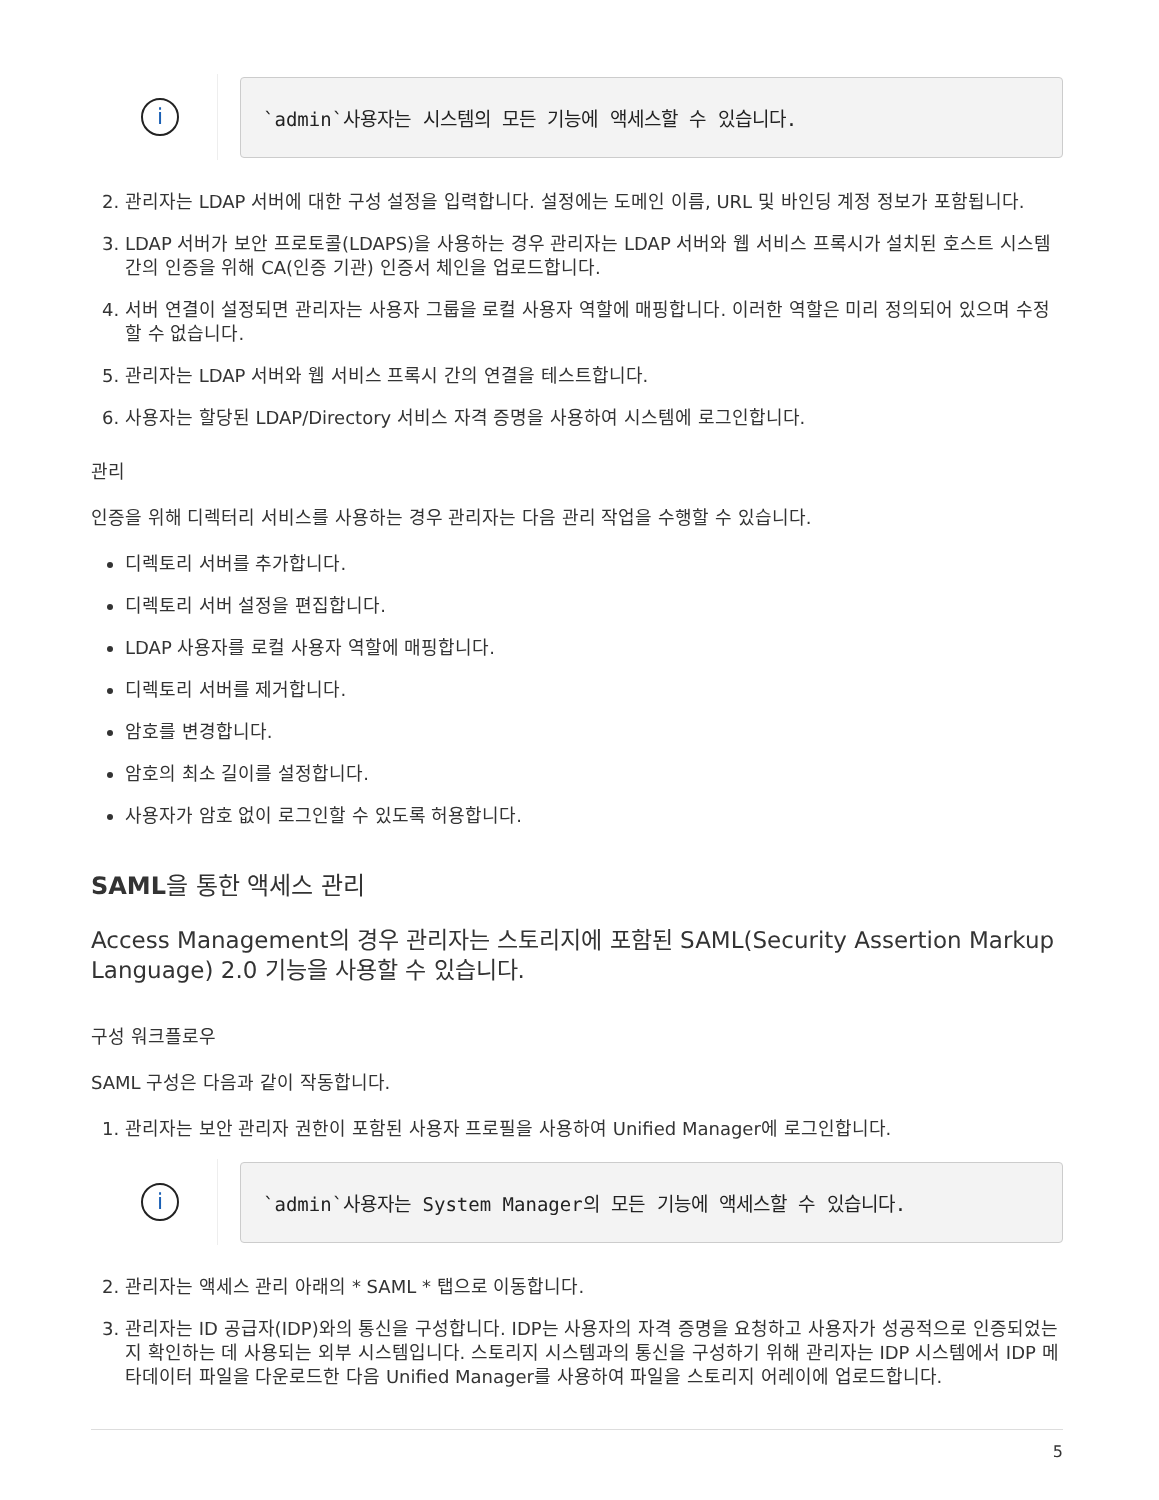i
`admin`사용자는 시스템의 모든 기능에 액세스할 수 있습니다.
2. 관리자는 LDAP 서버에 대한 구성 설정을 입력합니다. 설정에는 도메인 이름, URL 및 바인딩 계정 정보가 포함됩니다.
3. LDAP 서버가 보안 프로토콜(LDAPS)을 사용하는 경우 관리자는 LDAP 서버와 웹 서비스 프록시가 설치된 호스트 시스템 간의 인증을 위해 CA(인증 기관) 인증서 체인을 업로드합니다.
4. 서버 연결이 설정되면 관리자는 사용자 그룹을 로컬 사용자 역할에 매핑합니다. 이러한 역할은 미리 정의되어 있으며 수정할 수 없습니다.
5. 관리자는 LDAP 서버와 웹 서비스 프록시 간의 연결을 테스트합니다.
6. 사용자는 할당된 LDAP/Directory 서비스 자격 증명을 사용하여 시스템에 로그인합니다.
관리
인증을 위해 디렉터리 서비스를 사용하는 경우 관리자는 다음 관리 작업을 수행할 수 있습니다.
디렉토리 서버를 추가합니다.
디렉토리 서버 설정을 편집합니다.
LDAP 사용자를 로컬 사용자 역할에 매핑합니다.
디렉토리 서버를 제거합니다.
암호를 변경합니다.
암호의 최소 길이를 설정합니다.
사용자가 암호 없이 로그인할 수 있도록 허용합니다.
SAML을 통한 액세스 관리
Access Management의 경우 관리자는 스토리지에 포함된 SAML(Security Assertion Markup Language) 2.0 기능을 사용할 수 있습니다.
구성 워크플로우
SAML 구성은 다음과 같이 작동합니다.
1. 관리자는 보안 관리자 권한이 포함된 사용자 프로필을 사용하여 Unified Manager에 로그인합니다.
i
`admin`사용자는 System Manager의 모든 기능에 액세스할 수 있습니다.
2. 관리자는 액세스 관리 아래의 * SAML * 탭으로 이동합니다.
3. 관리자는 ID 공급자(IDP)와의 통신을 구성합니다. IDP는 사용자의 자격 증명을 요청하고 사용자가 성공적으로 인증되었는지 확인하는 데 사용되는 외부 시스템입니다. 스토리지 시스템과의 통신을 구성하기 위해 관리자는 IDP 시스템에서 IDP 메타데이터 파일을 다운로드한 다음 Unified Manager를 사용하여 파일을 스토리지 어레이에 업로드합니다.
5